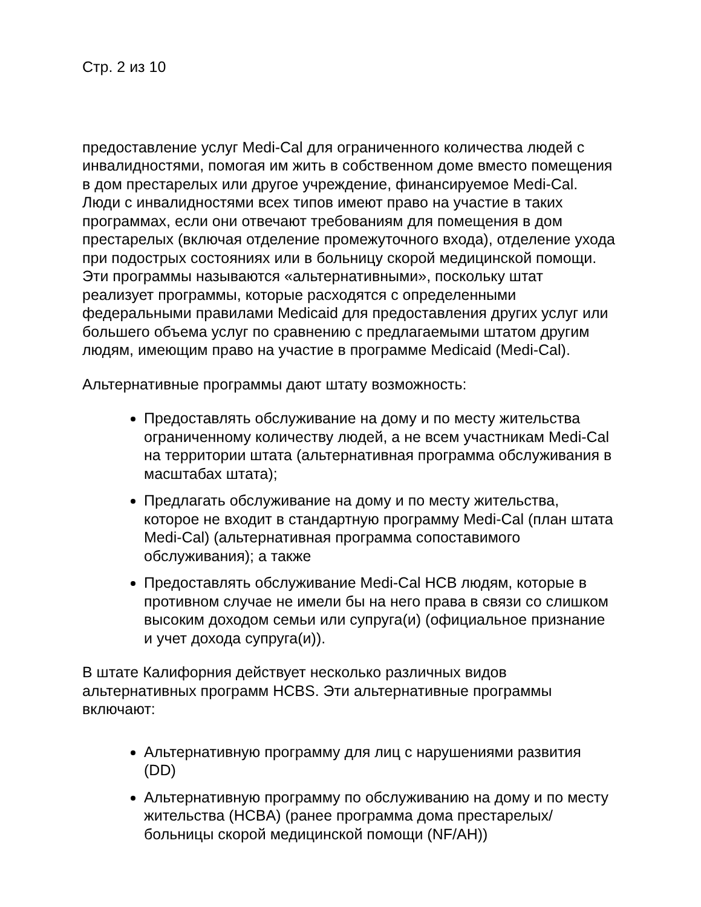Стр. 2 из 10
предоставление услуг Medi-Cal для ограниченного количества людей с инвалидностями, помогая им жить в собственном доме вместо помещения в дом престарелых или другое учреждение, финансируемое Medi-Cal. Люди с инвалидностями всех типов имеют право на участие в таких программах, если они отвечают требованиям для помещения в дом престарелых (включая отделение промежуточного входа), отделение ухода при подострых состояниях или в больницу скорой медицинской помощи. Эти программы называются «альтернативными», поскольку штат реализует программы, которые расходятся с определенными федеральными правилами Medicaid для предоставления других услуг или большего объема услуг по сравнению с предлагаемыми штатом другим людям, имеющим право на участие в программе Medicaid (Medi-Cal).
Альтернативные программы дают штату возможность:
Предоставлять обслуживание на дому и по месту жительства ограниченному количеству людей, а не всем участникам Medi-Cal на территории штата (альтернативная программа обслуживания в масштабах штата);
Предлагать обслуживание на дому и по месту жительства, которое не входит в стандартную программу Medi-Cal (план штата Medi-Cal) (альтернативная программа сопоставимого обслуживания); а также
Предоставлять обслуживание Medi-Cal HCB людям, которые в противном случае не имели бы на него права в связи со слишком высоким доходом семьи или супруга(и) (официальное признание и учет дохода супруга(и)).
В штате Калифорния действует несколько различных видов альтернативных программ HCBS. Эти альтернативные программы включают:
Альтернативную программу для лиц с нарушениями развития (DD)
Альтернативную программу по обслуживанию на дому и по месту жительства (HCBA) (ранее программа дома престарелых/больницы скорой медицинской помощи (NF/AH))